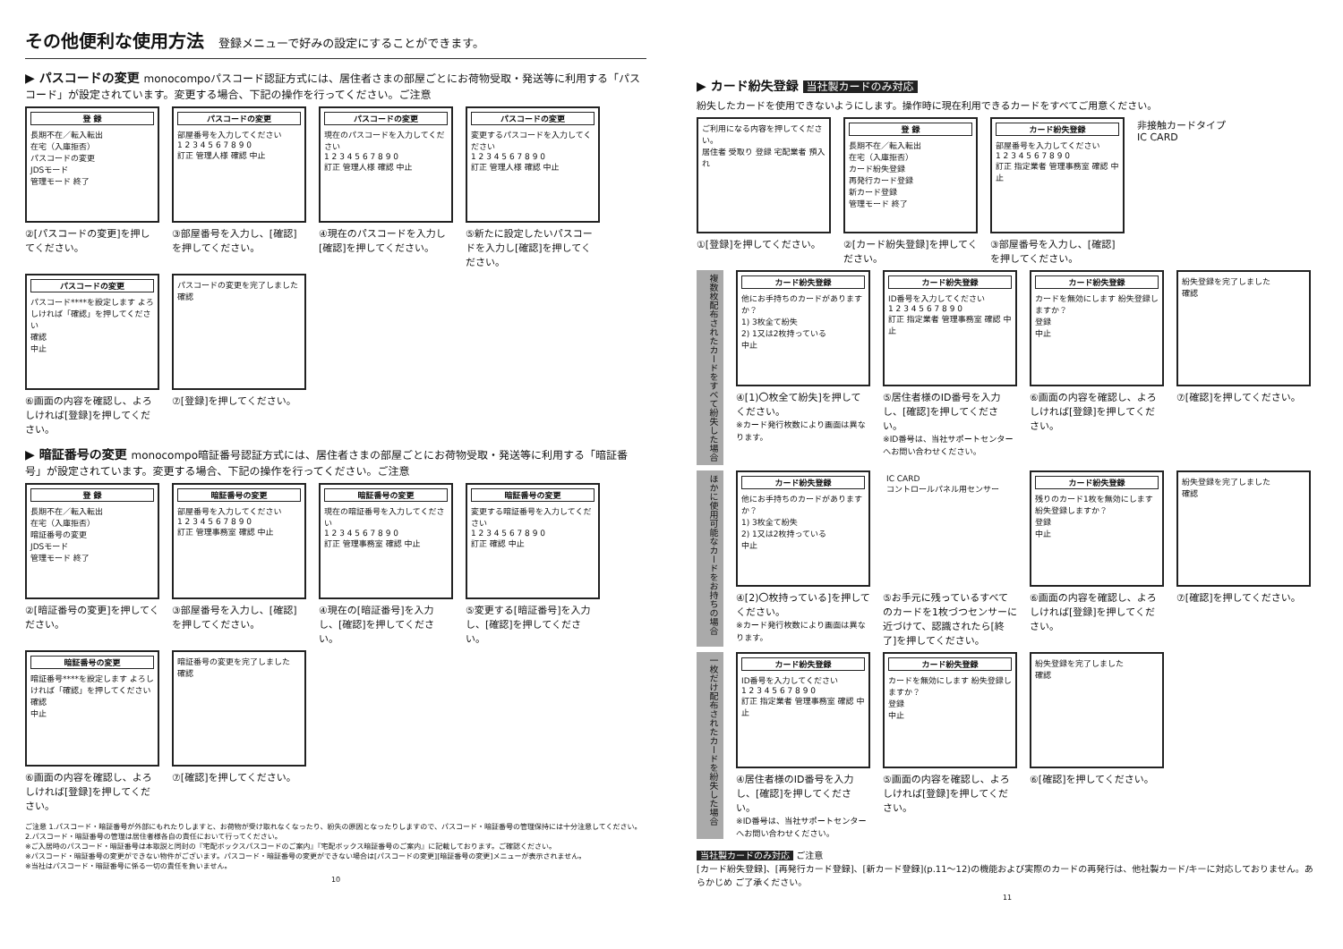その他便利な使用方法 登録メニューで好みの設定にすることができます。
▶ パスコードの変更 monocompoパスコード認証方式には、居住者さまの部屋ごとにお荷物受取・発送等に利用する「パスコード」が設定されています。変更する場合、下記の操作を行ってください。ご注意
登 録
長期不在／転入転出
在宅（入庫拒否）
パスコードの変更
JDSモード
管理モード 終了
②[パスコードの変更]を押してください。
パスコードの変更
部屋番号を入力してください
1 2 3 4 5 6 7 8 9 0
訂正 管理人様 確認 中止
③部屋番号を入力し、[確認]を押してください。
パスコードの変更
現在のパスコードを入力してください
1 2 3 4 5 6 7 8 9 0
訂正 管理人様 確認 中止
④現在のパスコードを入力し[確認]を押してください。
パスコードの変更
変更するパスコードを入力してください
1 2 3 4 5 6 7 8 9 0
訂正 管理人様 確認 中止
⑤新たに設定したいパスコードを入力し[確認]を押してください。
パスコードの変更
パスコード****を設定します よろしければ「確認」を押してください
確認
中止
⑥画面の内容を確認し、よろしければ[登録]を押してください。
パスコードの変更を完了しました
確認
⑦[登録]を押してください。
▶ 暗証番号の変更 monocompo暗証番号認証方式には、居住者さまの部屋ごとにお荷物受取・発送等に利用する「暗証番号」が設定されています。変更する場合、下記の操作を行ってください。ご注意
登 録
長期不在／転入転出
在宅（入庫拒否）
暗証番号の変更
JDSモード
管理モード 終了
②[暗証番号の変更]を押してください。
暗証番号の変更
部屋番号を入力してください
1 2 3 4 5 6 7 8 9 0
訂正 管理事務室 確認 中止
③部屋番号を入力し、[確認]を押してください。
暗証番号の変更
現在の暗証番号を入力してください
1 2 3 4 5 6 7 8 9 0
訂正 管理事務室 確認 中止
④現在の[暗証番号]を入力し、[確認]を押してください。
暗証番号の変更
変更する暗証番号を入力してください
1 2 3 4 5 6 7 8 9 0
訂正 確認 中止
⑤変更する[暗証番号]を入力し、[確認]を押してください。
暗証番号の変更
暗証番号****を設定します よろしければ「確認」を押してください
確認
中止
⑥画面の内容を確認し、よろしければ[登録]を押してください。
暗証番号の変更を完了しました
確認
⑦[確認]を押してください。
ご注意 1.パスコード・暗証番号が外部にもれたりしますと、お荷物が受け取れなくなったり、紛失の原因となったりしますので、パスコード・暗証番号の管理保持には十分注意してください。
2.パスコード・暗証番号の管理は居住者様各自の責任において行ってください。
※ご入居時のパスコード・暗証番号は本取説と同封の『宅配ボックスパスコードのご案内』『宅配ボックス暗証番号のご案内』に記載しております。ご確認ください。
※パスコード・暗証番号の変更ができない物件がございます。パスコード・暗証番号の変更ができない場合は[パスコードの変更][暗証番号の変更]メニューが表示されません。
※当社はパスコード・暗証番号に係る一切の責任を負いません。
10
▶ カード紛失登録 当社製カードのみ対応
紛失したカードを使用できないようにします。操作時に現在利用できるカードをすべてご用意ください。
ご利用になる内容を押してください。
居住者 受取り 登録 宅配業者 預入れ
①[登録]を押してください。
登 録
長期不在／転入転出
在宅（入庫拒否）
カード紛失登録
再発行カード登録
新カード登録
管理モード 終了
②[カード紛失登録]を押してください。
カード紛失登録
部屋番号を入力してください
1 2 3 4 5 6 7 8 9 0
訂正 指定業者 管理事務室 確認 中止
③部屋番号を入力し、[確認]を押してください。
非接触カードタイプ
IC CARD
複数枚配布されたカードをすべて紛失した場合
カード紛失登録
他にお手持ちのカードがありますか？
1) 3枚全て紛失
2) 1又は2枚持っている
中止
④[1)〇枚全て紛失]を押してください。
※カード発行枚数により画面は異なります。
カード紛失登録
ID番号を入力してください
1 2 3 4 5 6 7 8 9 0
訂正 指定業者 管理事務室 確認 中止
⑤居住者様のID番号を入力し、[確認]を押してください。
※ID番号は、当社サポートセンターへお問い合わせください。
カード紛失登録
カードを無効にします 紛失登録しますか？
登録
中止
⑥画面の内容を確認し、よろしければ[登録]を押してください。
紛失登録を完了しました
確認
⑦[確認]を押してください。
ほかに使用可能なカードをお持ちの場合
カード紛失登録
他にお手持ちのカードがありますか？
1) 3枚全て紛失
2) 1又は2枚持っている
中止
④[2)〇枚持っている]を押してください。
※カード発行枚数により画面は異なります。
IC CARD
コントロールパネル用センサー
⑤お手元に残っているすべてのカードを1枚づつセンサーに近づけて、認識されたら[終了]を押してください。
カード紛失登録
残りのカード1枚を無効にします 紛失登録しますか？
登録
中止
⑥画面の内容を確認し、よろしければ[登録]を押してください。
紛失登録を完了しました
確認
⑦[確認]を押してください。
一枚だけ配布されたカードを紛失した場合
カード紛失登録
ID番号を入力してください
1 2 3 4 5 6 7 8 9 0
訂正 指定業者 管理事務室 確認 中止
④居住者様のID番号を入力し、[確認]を押してください。
※ID番号は、当社サポートセンターへお問い合わせください。
カード紛失登録
カードを無効にします 紛失登録しますか？
登録
中止
⑤画面の内容を確認し、よろしければ[登録]を押してください。
紛失登録を完了しました
確認
⑥[確認]を押してください。
当社製カードのみ対応 ご注意
[カード紛失登録]、[再発行カード登録]、[新カード登録](p.11～12)の機能および実際のカードの再発行は、他社製カード/キーに対応しておりません。あらかじめ ご了承ください。
11